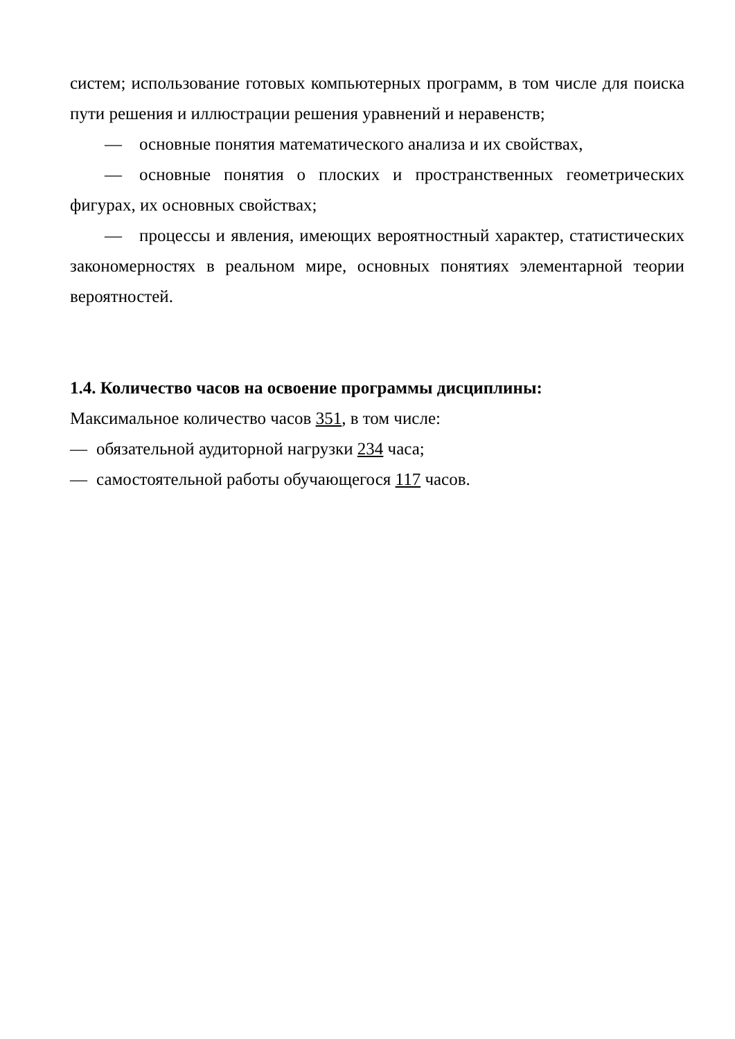систем; использование готовых компьютерных программ, в том числе для поиска пути решения и иллюстрации решения уравнений и неравенств;
— основные понятия математического анализа и их свойствах,
— основные понятия о плоских и пространственных геометрических фигурах, их основных свойствах;
— процессы и явления, имеющих вероятностный характер, статистических закономерностях в реальном мире, основных понятиях элементарной теории вероятностей.
1.4. Количество часов на освоение программы дисциплины:
Максимальное количество часов 351, в том числе:
— обязательной аудиторной нагрузки 234 часа;
— самостоятельной работы обучающегося 117 часов.